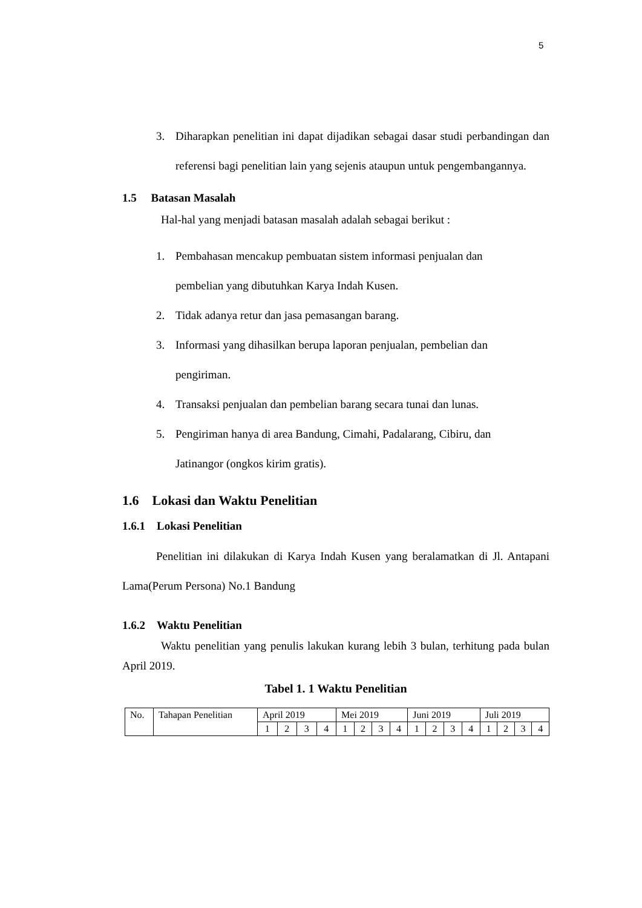5
3. Diharapkan penelitian ini dapat dijadikan sebagai dasar studi perbandingan dan referensi bagi penelitian lain yang sejenis ataupun untuk pengembangannya.
1.5 Batasan Masalah
Hal-hal yang menjadi batasan masalah adalah sebagai berikut :
1. Pembahasan mencakup pembuatan sistem informasi penjualan dan
pembelian yang dibutuhkan Karya Indah Kusen.
2. Tidak adanya retur dan jasa pemasangan barang.
3. Informasi yang dihasilkan berupa laporan penjualan, pembelian dan
pengiriman.
4. Transaksi penjualan dan pembelian barang secara tunai dan lunas.
5. Pengiriman hanya di area Bandung, Cimahi, Padalarang, Cibiru, dan
Jatinangor (ongkos kirim gratis).
1.6 Lokasi dan Waktu Penelitian
1.6.1 Lokasi Penelitian
Penelitian ini dilakukan di Karya Indah Kusen yang beralamatkan di Jl. Antapani Lama(Perum Persona) No.1 Bandung
1.6.2 Waktu Penelitian
Waktu penelitian yang penulis lakukan kurang lebih 3 bulan, terhitung pada bulan April 2019.
Tabel 1. 1 Waktu Penelitian
| No. | Tahapan Penelitian | April 2019 | | | | Mei 2019 | | | | Juni 2019 | | | | Juli 2019 | | | |
| | | 1 | 2 | 3 | 4 | 1 | 2 | 3 | 4 | 1 | 2 | 3 | 4 | 1 | 2 | 3 | 4 |